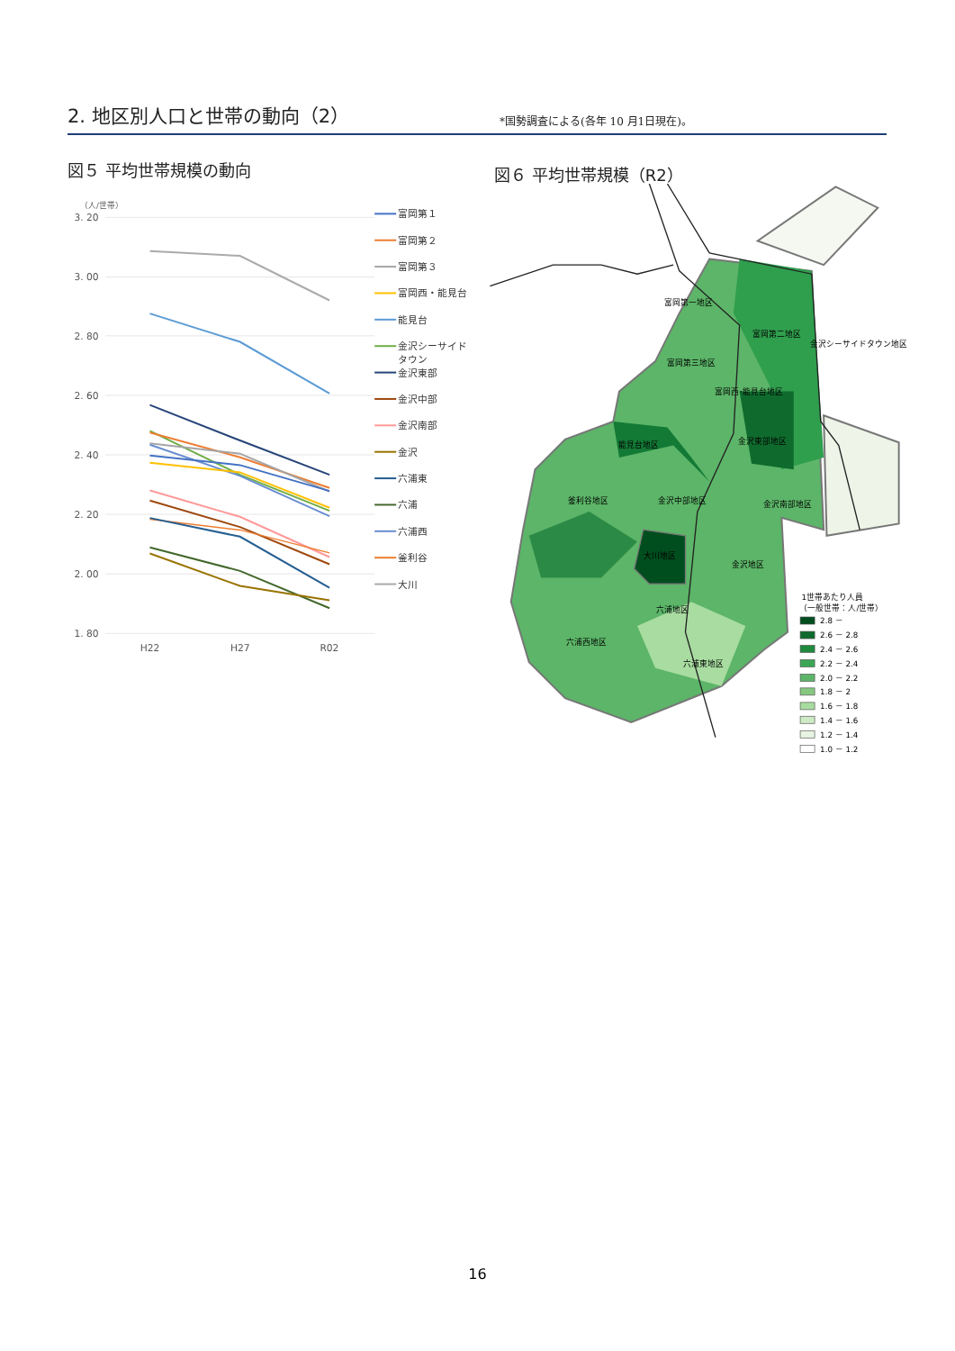2. 地区別人口と世帯の動向（2）
*国勢調査による(各年 10 月1日現在)。
図５ 平均世帯規模の動向 図６ 平均世帯規模（R2）
（人/世帯）
3. 20
3. 00
2. 80
2. 60
2. 40
2. 20
2. 00
1. 80
H22
H27
R02
富岡第１
富岡第２
富岡第３
富岡西・能見台
能見台
金沢シーサイド
タウン
金沢東部
金沢中部
金沢南部
金沢
六浦東
六浦
六浦西
釜利谷
大川
富岡第一地区
富岡第二地区
金沢シーサイドタウン地区
富岡第三地区
富岡西･能見台地区
金沢東部地区
能見台地区
釜利谷地区
金沢中部地区
金沢南部地区
大川地区
金沢地区
六浦地区
六浦西地区
六浦東地区
1世帯あたり人員
（一般世帯：人/世帯）
2.8 －
2.6 － 2.8
2.4 － 2.6
2.2 － 2.4
2.0 － 2.2
1.8 － 2
1.6 － 1.8
1.4 － 1.6
1.2 － 1.4
1.0 － 1.2
16